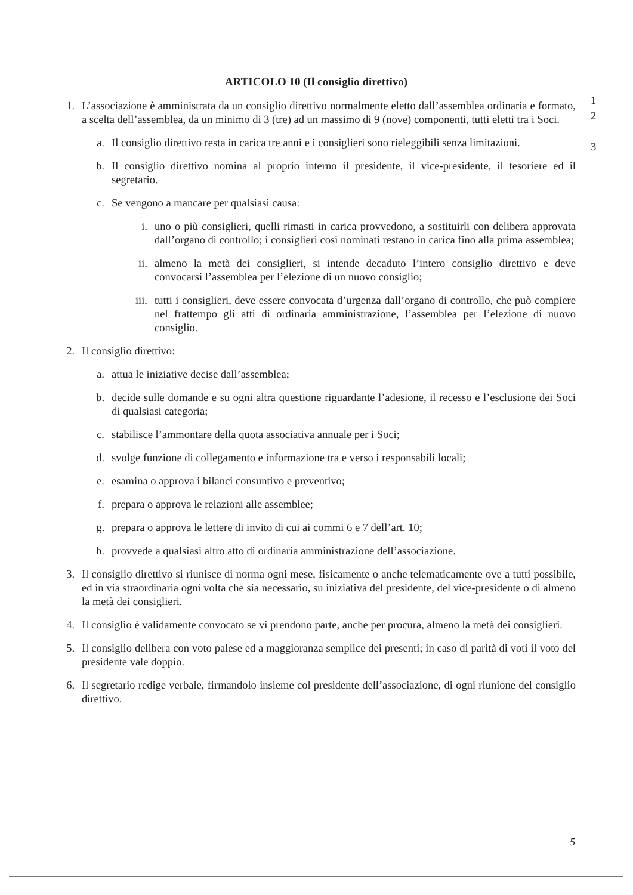1
2
3
ARTICOLO 10 (Il consiglio direttivo)
1. L’associazione è amministrata da un consiglio direttivo normalmente eletto dall’assemblea ordinaria e formato, a scelta dell’assemblea, da un minimo di 3 (tre) ad un massimo di 9 (nove) componenti, tutti eletti tra i Soci.
a. Il consiglio direttivo resta in carica tre anni e i consiglieri sono rieleggibili senza limitazioni.
b. Il consiglio direttivo nomina al proprio interno il presidente, il vice-presidente, il tesoriere ed il segretario.
c. Se vengono a mancare per qualsiasi causa:
i. uno o più consiglieri, quelli rimasti in carica provvedono, a sostituirli con delibera approvata dall’organo di controllo; i consiglieri così nominati restano in carica fino alla prima assemblea;
ii. almeno la metà dei consiglieri, si intende decaduto l’intero consiglio direttivo e deve convocarsi l’assemblea per l’elezione di un nuovo consiglio;
iii. tutti i consiglieri, deve essere convocata d’urgenza dall’organo di controllo, che può compiere nel frattempo gli atti di ordinaria amministrazione, l’assemblea per l’elezione di nuovo consiglio.
2. Il consiglio direttivo:
a. attua le iniziative decise dall’assemblea;
b. decide sulle domande e su ogni altra questione riguardante l’adesione, il recesso e l’esclusione dei Soci di qualsiasi categoria;
c. stabilisce l’ammontare della quota associativa annuale per i Soci;
d. svolge funzione di collegamento e informazione tra e verso i responsabili locali;
e. esamina o approva i bilanci consuntivo e preventivo;
f. prepara o approva le relazioni alle assemblee;
g. prepara o approva le lettere di invito di cui ai commi 6 e 7 dell’art. 10;
h. provvede a qualsiasi altro atto di ordinaria amministrazione dell’associazione.
3. Il consiglio direttivo si riunisce di norma ogni mese, fisicamente o anche telematicamente ove a tutti possibile, ed in via straordinaria ogni volta che sia necessario, su iniziativa del presidente, del vice-presidente o di almeno la metà dei consiglieri.
4. Il consiglio è validamente convocato se vi prendono parte, anche per procura, almeno la metà dei consiglieri.
5. Il consiglio delibera con voto palese ed a maggioranza semplice dei presenti; in caso di parità di voti il voto del presidente vale doppio.
6. Il segretario redige verbale, firmandolo insieme col presidente dell’associazione, di ogni riunione del consiglio direttivo.
5